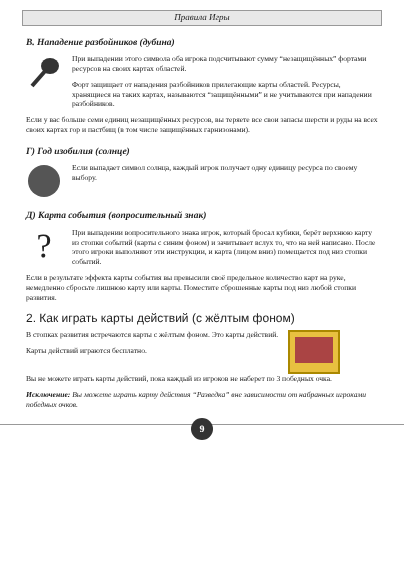Правила Игры
В. Нападение разбойников (дубина)
При выпадении этого символа оба игрока подсчитывают сумму “незащищённых” фортами ресурсов на своих картах областей.
Форт защищает от нападения разбойников прилегающие карты областей. Ресурсы, хранящиеся на таких картах, называются “защищёнными” и не учитываются при нападении разбойников.
Если у вас больше семи единиц незащищённых ресурсов, вы теряете все свои запасы шерсти и руды на всех своих картах гор и пастбищ (в том числе защищённых гарнизонами).
Г) Год изобилия (солнце)
Если выпадает символ солнца, каждый игрок получает одну единицу ресурса по своему выбору.
Д) Карта события (вопросительный знак)
?
При выпадении вопросительного знака игрок, который бросал кубики, берёт верхнюю карту из стопки событий (карты с синим фоном) и зачитывает вслух то, что на ней написано. После этого игроки выполняют эти инструкции, и карта (лицом вниз) помещается под низ стопки событий.
Если в результате эффекта карты события вы превысили своё предельное количество карт на руке, немедленно сбросьте лишнюю карту или карты. Поместите сброшенные карты под низ любой стопки развития.
2. Как играть карты действий (с жёлтым фоном)
В стопках развития встречаются карты с жёлтым фоном. Это карты действий.
Карты действий играются бесплатно.
Вы не можете играть карты действий, пока каждый из игроков не наберет по 3 победных очка.
Исключение: Вы можете играть карту действия “Разведка” вне зависимости от набранных игроками победных очков.
9